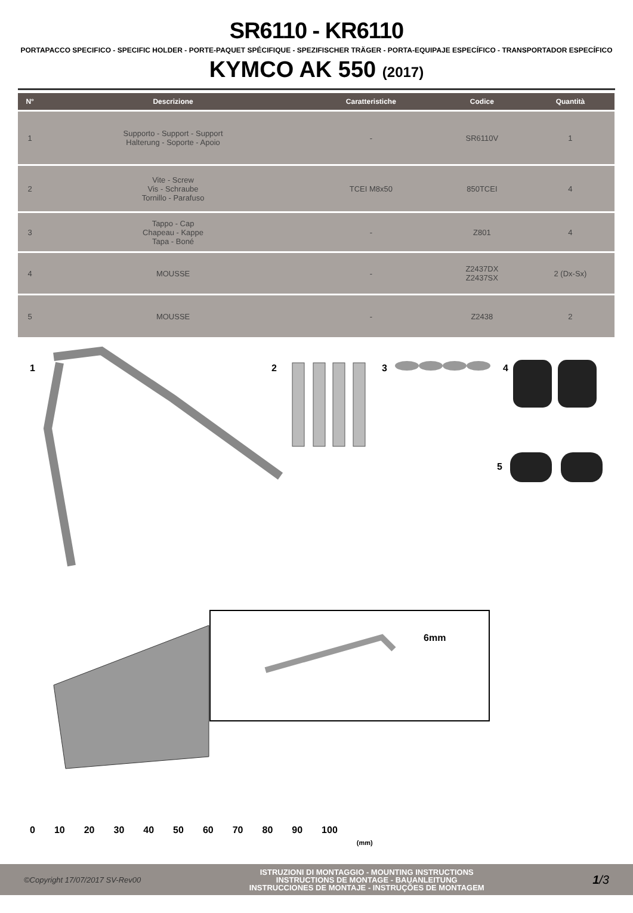SR6110 - KR6110
PORTAPACCO SPECIFICO - SPECIFIC HOLDER - PORTE-PAQUET SPÉCIFIQUE - SPEZIFISCHER TRÄGER - PORTA-EQUIPAJE ESPECÍFICO - TRANSPORTADOR ESPECÍFICO
KYMCO AK 550 (2017)
| N° | Descrizione | Caratteristiche | Codice | Quantità |
| --- | --- | --- | --- | --- |
| 1 | Supporto - Support - Support Halterung - Soporte - Apoio | - | SR6110V | 1 |
| 2 | Vite - Screw Vis - Schraube Tornillo - Parafuso | TCEI M8x50 | 850TCEI | 4 |
| 3 | Tappo - Cap Chapeau - Kappe Tapa - Boné | - | Z801 | 4 |
| 4 | MOUSSE | - | Z2437DX Z2437SX | 2 (Dx-Sx) |
| 5 | MOUSSE | - | Z2438 | 2 |
1 2 3 4
5
6mm
0 10 20 30 40 50 60 70 80 90 100 (mm)
©Copyright 17/07/2017 SV-Rev00
ISTRUZIONI DI MONTAGGIO - MOUNTING INSTRUCTIONS
INSTRUCTIONS DE MONTAGE - BAUANLEITUNG
INSTRUCCIONES DE MONTAJE - INSTRUÇÕES DE MONTAGEM
1/3